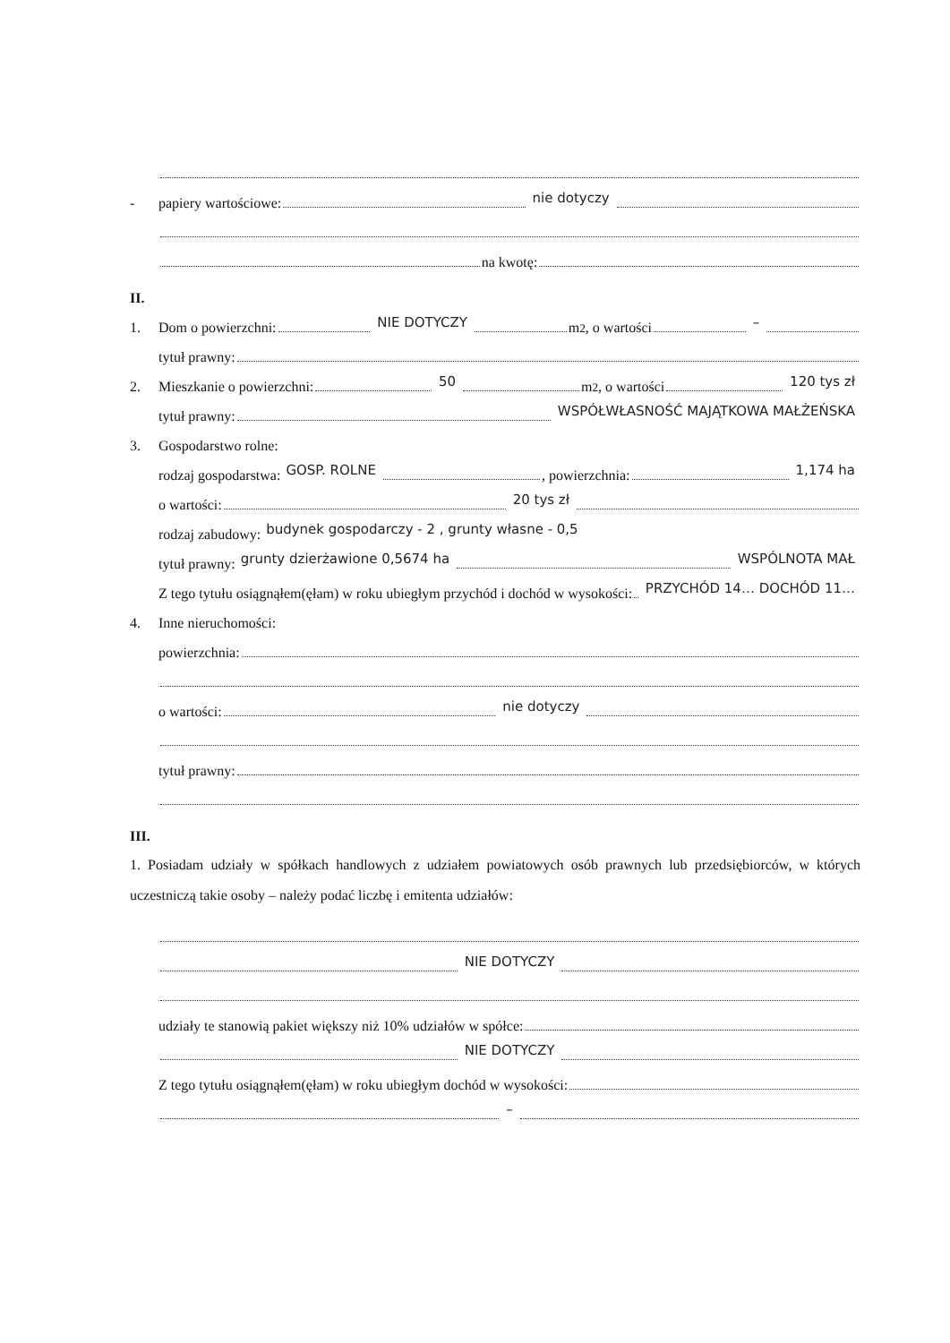- papiery wartościowe: nie dotyczy
na kwotę:
II.
1. Dom o powierzchni: NIE DOTYCZY m<sup>2</sup>, o wartości –
tytuł prawny:
2. Mieszkanie o powierzchni: 50 m<sup>2</sup>, o wartości 120 tys zł
tytuł prawny: WSPÓŁWŁASNOŚĆ MAJĄTKOWA MAŁŻEŃSKA
3. Gospodarstwo rolne:
rodzaj gospodarstwa: GOSP. ROLNE , powierzchnia: 1,174 ha
o wartości: 20 tys zł
rodzaj zabudowy: budynek gospodarczy - 2 , grunty własne - 0,5
tytuł prawny: grunty dzierżawione 0,5674 ha WSPÓLNOTA MAŁ
Z tego tytułu osiągnąłem(ęłam) w roku ubiegłym przychód i dochód w wysokości: PRZYCHÓD 14… DOCHÓD 11…
4. Inne nieruchomości:
powierzchnia:
o wartości: nie dotyczy
tytuł prawny:
III.
1. Posiadam udziały w spółkach handlowych z udziałem powiatowych osób prawnych lub przedsiębiorców, w których uczestniczą takie osoby – należy podać liczbę i emitenta udziałów:
NIE DOTYCZY
udziały te stanowią pakiet większy niż 10% udziałów w spółce:
NIE DOTYCZY
Z tego tytułu osiągnąłem(ęłam) w roku ubiegłym dochód w wysokości:
–